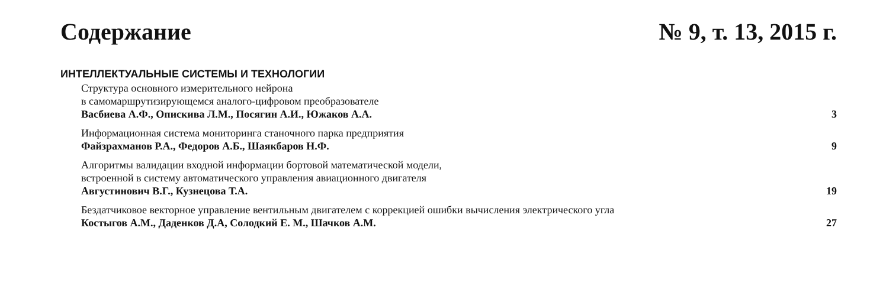Содержание № 9, т. 13, 2015 г.
ИНТЕЛЛЕКТУАЛЬНЫЕ СИСТЕМЫ И ТЕХНОЛОГИИ
Структура основного измерительного нейрона
в самомаршрутизирующемся аналого-цифровом преобразователе
Васбиева А.Ф., Опискива Л.М., Посягин А.И., Южаков А.А. 3
Информационная система мониторинга станочного парка предприятия
Файзрахманов Р.А., Федоров А.Б., Шаякбаров Н.Ф. 9
Алгоритмы валидации входной информации бортовой математической модели,
встроенной в систему автоматического управления авиационного двигателя
Августинович В.Г., Кузнецова Т.А. 19
Бездатчиковое векторное управление вентильным двигателем с коррекцией ошибки вычисления электрического угла
Костыгов А.М., Даденков Д.А, Солодкий Е. М., Шачков А.М. 27